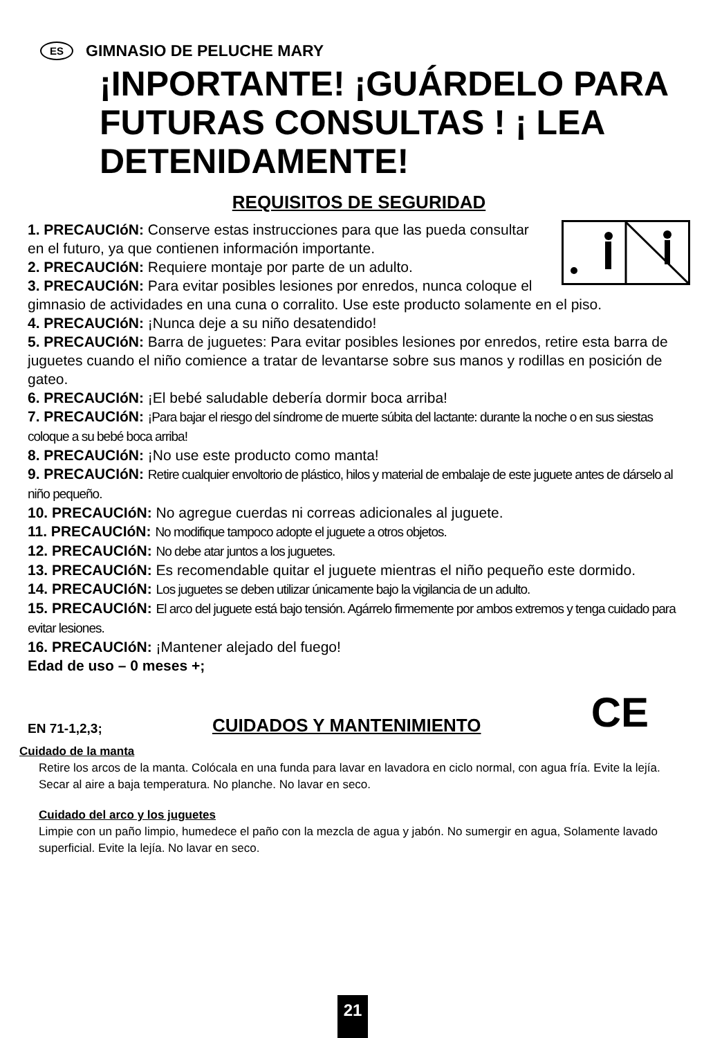ES GIMNASIO DE PELUCHE MARY
¡INPORTANTE! ¡GUÁRDELO PARA FUTURAS CONSULTAS ! ¡ LEA DETENIDAMENTE!
REQUISITOS DE SEGURIDAD
1. PRECAUCIóN: Conserve estas instrucciones para que las pueda consultar en el futuro, ya que contienen información importante.
2. PRECAUCIóN: Requiere montaje por parte de un adulto.
3. PRECAUCIóN: Para evitar posibles lesiones por enredos, nunca coloque el gimnasio de actividades en una cuna o corralito. Use este producto solamente en el piso.
4. PRECAUCIóN: ¡Nunca deje a su niño desatendido!
5. PRECAUCIóN: Barra de juguetes: Para evitar posibles lesiones por enredos, retire esta barra de juguetes cuando el niño comience a tratar de levantarse sobre sus manos y rodillas en posición de gateo.
6. PRECAUCIóN: ¡El bebé saludable debería dormir boca arriba!
7. PRECAUCIóN: ¡Para bajar el riesgo del síndrome de muerte súbita del lactante: durante la noche o en sus siestas coloque a su bebé boca arriba!
8. PRECAUCIóN: ¡No use este producto como manta!
9. PRECAUCIóN: Retire cualquier envoltorio de plástico, hilos y material de embalaje de este juguete antes de dárselo al niño pequeño.
10. PRECAUCIóN: No agregue cuerdas ni correas adicionales al juguete.
11. PRECAUCIóN: No modifique tampoco adopte el juguete a otros objetos.
12. PRECAUCIóN: No debe atar juntos a los juguetes.
13. PRECAUCIóN: Es recomendable quitar el juguete mientras el niño pequeño este dormido.
14. PRECAUCIóN: Los juguetes se deben utilizar únicamente bajo la vigilancia de un adulto.
15. PRECAUCIóN: El arco del juguete está bajo tensión. Agárrelo firmemente por ambos extremos y tenga cuidado para evitar lesiones.
16. PRECAUCIóN: ¡Mantener alejado del fuego!
Edad de uso – 0 meses +;
EN 71-1,2,3; CUIDADOS Y MANTENIMIENTO CE
Cuidado de la manta
Retire los arcos de la manta. Colócala en una funda para lavar en lavadora en ciclo normal, con agua fría. Evite la lejía. Secar al aire a baja temperatura. No planche. No lavar en seco.
Cuidado del arco y los juguetes
Limpie con un paño limpio, humedece el paño con la mezcla de agua y jabón. No sumergir en agua, Solamente lavado superficial. Evite la lejía. No lavar en seco.
21